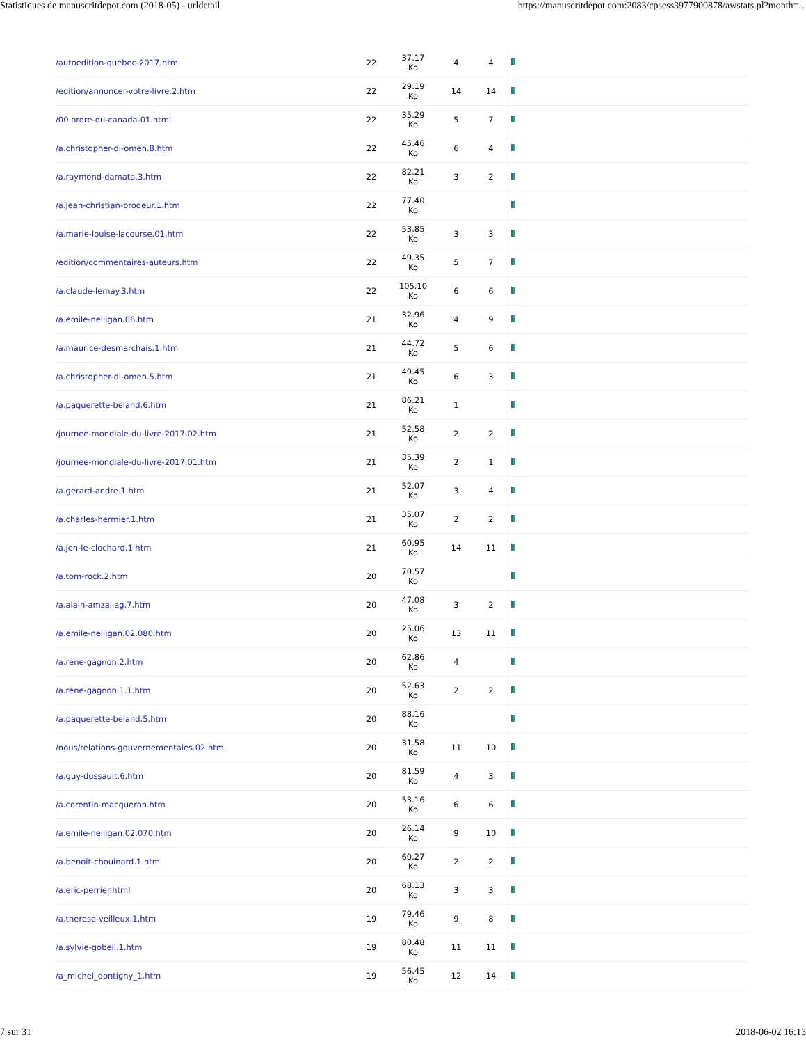Statistiques de manuscritdepot.com (2018-05) - urldetail https://manuscritdepot.com:2083/cpsess3977900878/awstats.pl?month=...
| /autoedition-quebec-2017.htm | 22 | 37.17 Ko | 4 | 4 | |
| /edition/annoncer-votre-livre.2.htm | 22 | 29.19 Ko | 14 | 14 | |
| /00.ordre-du-canada-01.html | 22 | 35.29 Ko | 5 | 7 | |
| /a.christopher-di-omen.8.htm | 22 | 45.46 Ko | 6 | 4 | |
| /a.raymond-damata.3.htm | 22 | 82.21 Ko | 3 | 2 | |
| /a.jean-christian-brodeur.1.htm | 22 | 77.40 Ko | | | |
| /a.marie-louise-lacourse.01.htm | 22 | 53.85 Ko | 3 | 3 | |
| /edition/commentaires-auteurs.htm | 22 | 49.35 Ko | 5 | 7 | |
| /a.claude-lemay.3.htm | 22 | 105.10 Ko | 6 | 6 | |
| /a.emile-nelligan.06.htm | 21 | 32.96 Ko | 4 | 9 | |
| /a.maurice-desmarchais.1.htm | 21 | 44.72 Ko | 5 | 6 | |
| /a.christopher-di-omen.5.htm | 21 | 49.45 Ko | 6 | 3 | |
| /a.paquerette-beland.6.htm | 21 | 86.21 Ko | 1 | | |
| /journee-mondiale-du-livre-2017.02.htm | 21 | 52.58 Ko | 2 | 2 | |
| /journee-mondiale-du-livre-2017.01.htm | 21 | 35.39 Ko | 2 | 1 | |
| /a.gerard-andre.1.htm | 21 | 52.07 Ko | 3 | 4 | |
| /a.charles-hermier.1.htm | 21 | 35.07 Ko | 2 | 2 | |
| /a.jen-le-clochard.1.htm | 21 | 60.95 Ko | 14 | 11 | |
| /a.tom-rock.2.htm | 20 | 70.57 Ko | | | |
| /a.alain-amzallag.7.htm | 20 | 47.08 Ko | 3 | 2 | |
| /a.emile-nelligan.02.080.htm | 20 | 25.06 Ko | 13 | 11 | |
| /a.rene-gagnon.2.htm | 20 | 62.86 Ko | 4 | | |
| /a.rene-gagnon.1.1.htm | 20 | 52.63 Ko | 2 | 2 | |
| /a.paquerette-beland.5.htm | 20 | 88.16 Ko | | | |
| /nous/relations-gouvernementales.02.htm | 20 | 31.58 Ko | 11 | 10 | |
| /a.guy-dussault.6.htm | 20 | 81.59 Ko | 4 | 3 | |
| /a.corentin-macqueron.htm | 20 | 53.16 Ko | 6 | 6 | |
| /a.emile-nelligan.02.070.htm | 20 | 26.14 Ko | 9 | 10 | |
| /a.benoit-chouinard.1.htm | 20 | 60.27 Ko | 2 | 2 | |
| /a.eric-perrier.html | 20 | 68.13 Ko | 3 | 3 | |
| /a.therese-veilleux.1.htm | 19 | 79.46 Ko | 9 | 8 | |
| /a.sylvie-gobeil.1.htm | 19 | 80.48 Ko | 11 | 11 | |
| /a_michel_dontigny_1.htm | 19 | 56.45 Ko | 12 | 14 | |
7 sur 31 2018-06-02 16:13